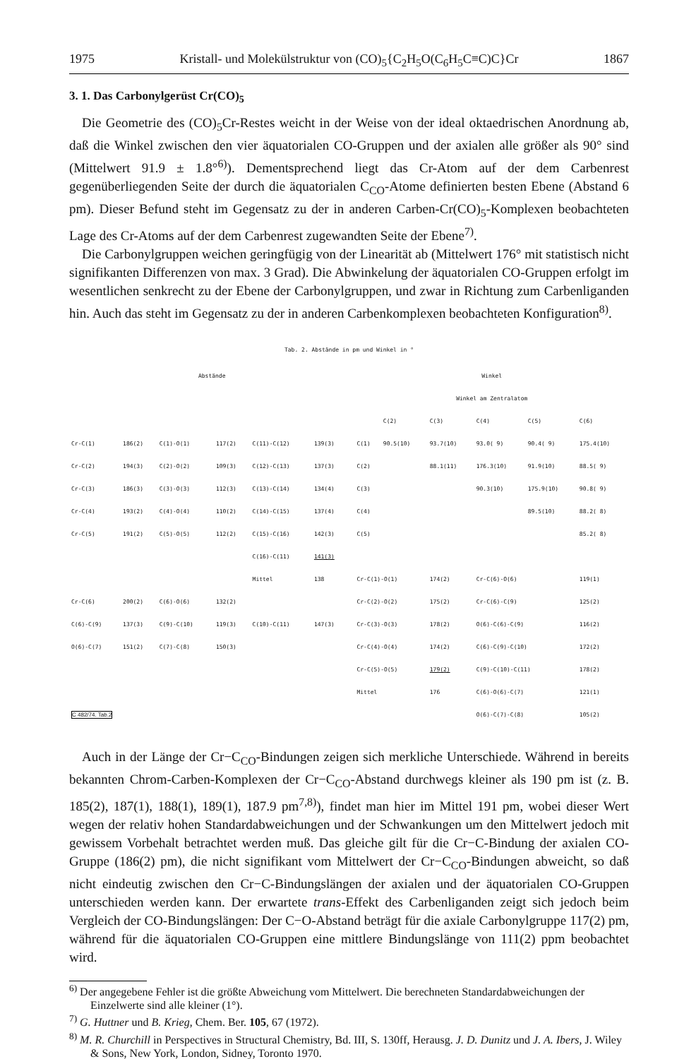1975 Kristall- und Molekülstruktur von (CO)<sub>5</sub>{C<sub>2</sub>H<sub>5</sub>O(C<sub>6</sub>H<sub>5</sub>C≡C)C}Cr 1867
3. 1. Das Carbonylgerüst Cr(CO)<sub>5</sub>
Die Geometrie des (CO)<sub>5</sub>Cr-Restes weicht in der Weise von der ideal oktaedrischen Anordnung ab, daß die Winkel zwischen den vier äquatorialen CO-Gruppen und der axialen alle größer als 90° sind (Mittelwert 91.9 ± 1.8°<sup>6)</sup>). Dementsprechend liegt das Cr-Atom auf der dem Carbenrest gegenüberliegenden Seite der durch die äquatorialen C<sub>CO</sub>-Atome definierten besten Ebene (Abstand 6 pm). Dieser Befund steht im Gegensatz zu der in anderen Carben-Cr(CO)<sub>5</sub>-Komplexen beobachteten Lage des Cr-Atoms auf der dem Carbenrest zugewandten Seite der Ebene<sup>7)</sup>.
Die Carbonylgruppen weichen geringfügig von der Linearität ab (Mittelwert 176° mit statistisch nicht signifikanten Differenzen von max. 3 Grad). Die Abwinkelung der äquatorialen CO-Gruppen erfolgt im wesentlichen senkrecht zu der Ebene der Carbonylgruppen, und zwar in Richtung zum Carbenliganden hin. Auch das steht im Gegensatz zu der in anderen Carbenkomplexen beobachteten Konfiguration<sup>8)</sup>.
Tab. 2. Abstände in pm und Winkel in °
| Abstände | | | | | | | Winkel | | | | | |
| --- | --- | --- | --- | --- | --- | --- | --- | --- | --- | --- | --- | --- |
| | | | | | | | Winkel am Zentralatom | | | | | |
| | | | | | | | | C(2) | C(3) | C(4) | C(5) | C(6) |
| Cr-C(1) | 186(2) | C(1)-O(1) | 117(2) | C(11)-C(12) | 139(3) | | C(1) | 90.5(10) | 93.7(10) | 93.0( 9) | 90.4( 9) | 175.4(10) |
| Cr-C(2) | 194(3) | C(2)-O(2) | 109(3) | C(12)-C(13) | 137(3) | | C(2) | | 88.1(11) | 176.3(10) | 91.9(10) | 88.5( 9) |
| Cr-C(3) | 186(3) | C(3)-O(3) | 112(3) | C(13)-C(14) | 134(4) | | C(3) | | | 90.3(10) | 175.9(10) | 90.8( 9) |
| Cr-C(4) | 193(2) | C(4)-O(4) | 110(2) | C(14)-C(15) | 137(4) | | C(4) | | | | 89.5(10) | 88.2( 8) |
| Cr-C(5) | 191(2) | C(5)-O(5) | 112(2) | C(15)-C(16) | 142(3) | | C(5) | | | | | 85.2( 8) |
| | | | | C(16)-C(11) | 141(3) | | | | | | | |
| | | | | Mittel | 138 | | Cr-C(1)-O(1) | | 174(2) | Cr-C(6)-O(6) | | 119(1) |
| Cr-C(6) | 200(2) | C(6)-O(6) | 132(2) | | | | Cr-C(2)-O(2) | | 175(2) | Cr-C(6)-C(9) | | 125(2) |
| C(6)-C(9) | 137(3) | C(9)-C(10) | 119(3) | C(10)-C(11) | 147(3) | | Cr-C(3)-O(3) | | 178(2) | O(6)-C(6)-C(9) | | 116(2) |
| O(6)-C(7) | 151(2) | C(7)-C(8) | 150(3) | | | | Cr-C(4)-O(4) | | 174(2) | C(6)-C(9)-C(10) | | 172(2) |
| | | | | | | | Cr-C(5)-O(5) | | 179(2) | C(9)-C(10)-C(11) | | 178(2) |
| | | | | | | | Mittel | | 176 | C(6)-O(6)-C(7) | | 121(1) |
| C 482/74. Tab.2 | | | | | | | | | | O(6)-C(7)-C(8) | | 105(2) |
Auch in der Länge der Cr−C<sub>CO</sub>-Bindungen zeigen sich merkliche Unterschiede. Während in bereits bekannten Chrom-Carben-Komplexen der Cr−C<sub>CO</sub>-Abstand durchwegs kleiner als 190 pm ist (z. B. 185(2), 187(1), 188(1), 189(1), 187.9 pm<sup>7,8)</sup>), findet man hier im Mittel 191 pm, wobei dieser Wert wegen der relativ hohen Standardabweichungen und der Schwankungen um den Mittelwert jedoch mit gewissem Vorbehalt betrachtet werden muß. Das gleiche gilt für die Cr−C-Bindung der axialen CO-Gruppe (186(2) pm), die nicht signifikant vom Mittelwert der Cr−C<sub>CO</sub>-Bindungen abweicht, so daß nicht eindeutig zwischen den Cr−C-Bindungslängen der axialen und der äquatorialen CO-Gruppen unterschieden werden kann. Der erwartete trans-Effekt des Carbenliganden zeigt sich jedoch beim Vergleich der CO-Bindungslängen: Der C−O-Abstand beträgt für die axiale Carbonylgruppe 117(2) pm, während für die äquatorialen CO-Gruppen eine mittlere Bindungslänge von 111(2) ppm beobachtet wird.
<sup>6)</sup> Der angegebene Fehler ist die größte Abweichung vom Mittelwert. Die berechneten Standardabweichungen der Einzelwerte sind alle kleiner (1°).
<sup>7)</sup> G. Huttner und B. Krieg, Chem. Ber. 105, 67 (1972).
<sup>8)</sup> M. R. Churchill in Perspectives in Structural Chemistry, Bd. III, S. 130ff, Herausg. J. D. Dunitz und J. A. Ibers, J. Wiley & Sons, New York, London, Sidney, Toronto 1970.